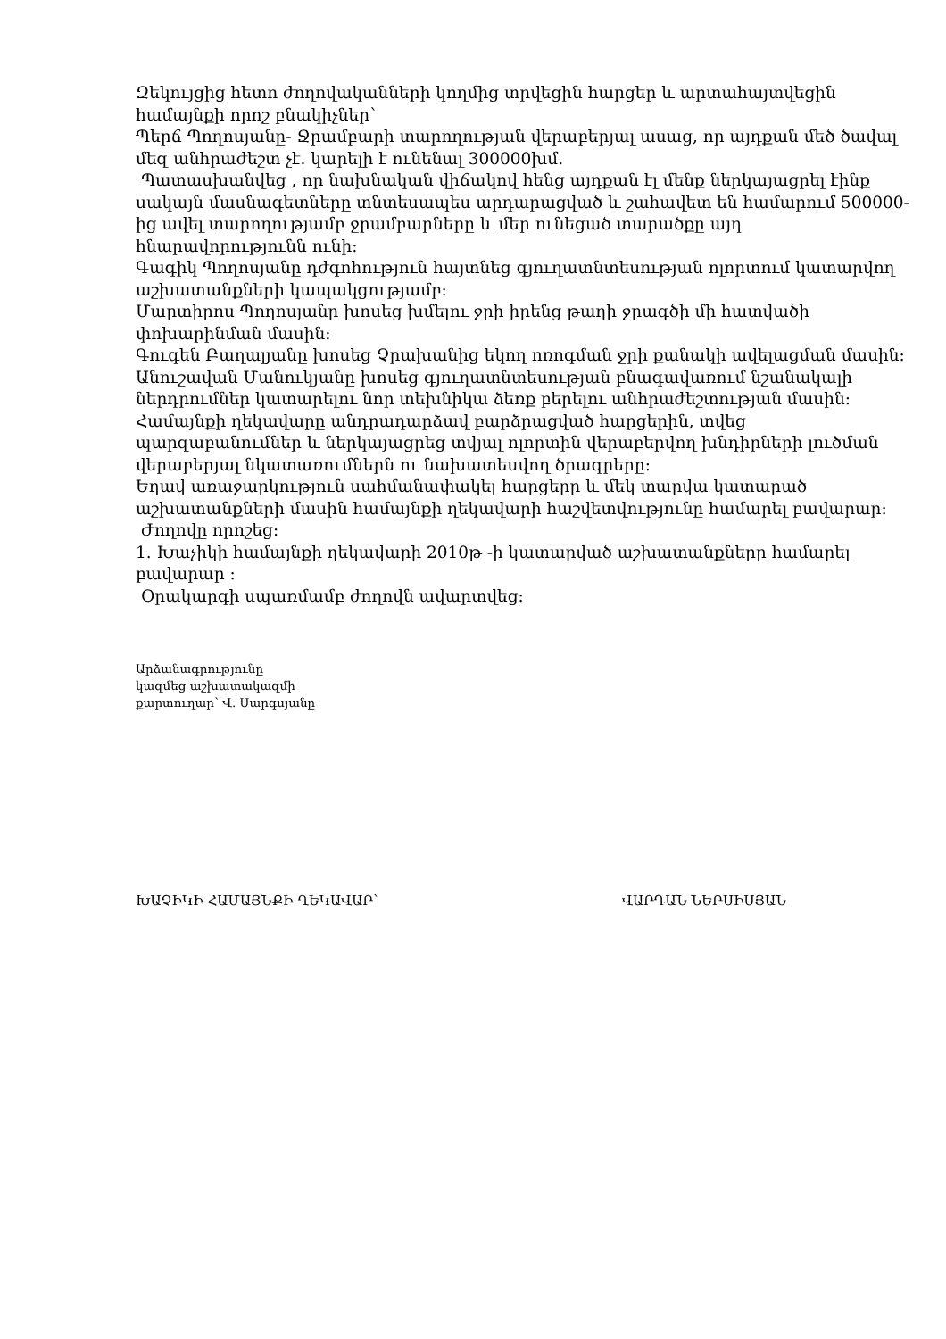Զեկույցից հետո ժողովականների կողմից տրվեցին հարցեր և արտահայտվեցին համայնքի որոշ բնակիչներ՝
Պերճ Պողոսյանը- Ջրամբարի տարողության վերաբերյալ ասաց, որ այդքան մեծ ծավալ մեզ անհրաժեշտ չէ. կարելի է ունենալ 300000խմ.
Պատասխանվեց , որ նախնական վիճակով հենց այդքան էլ մենք ներկայացրել էինք սակայն մասնագետները տնտեսապես արդարացված և շահավետ են համարում 500000-ից ավել տարողությամբ ջրամբարները և մեր ունեցած տարածքը այդ հնարավորությունն ունի:
Գագիկ Պողոսյանը դժգոհություն հայտնեց գյուղատնտեսության ոլորտում կատարվող աշխատանքների կապակցությամբ:
Մարտիրոս Պողոսյանը խոսեց խմելու ջրի իրենց թաղի ջրագծի մի հատվածի փոխարինման մասին:
Գուգեն Բաղալյանը խոսեց Չրախանից եկող ոռոգման ջրի քանակի ավելացման մասին:
Անուշավան Մանուկյանը խոսեց գյուղատնտեսության բնագավառում նշանակալի ներդրումներ կատարելու նոր տեխնիկա ձեռք բերելու անհրաժեշտության մասին:
Համայնքի ղեկավարը անդրադարձավ բարձրացված հարցերին, տվեց պարզաբանումներ և ներկայացրեց տվյալ ոլորտին վերաբերվող խնդիրների լուծման վերաբերյալ նկատառումներն ու նախատեսվող ծրագրերը:
Եղավ առաջարկություն սահմանափակել հարցերը և մեկ տարվա կատարած աշխատանքների մասին համայնքի ղեկավարի հաշվետվությունը համարել բավարար:
Ժողովը որոշեց:
1. Խաչիկի համայնքի ղեկավարի 2010թ -ի կատարված աշխատանքները համարել բավարար :
Օրակարգի սպառմամբ ժողովն ավարտվեց:
Արձանագրությունը
կազմեց աշխատակազմի
քարտուղար՝ Վ. Սարգսյանը
ԽԱՉԻԿԻ ՀԱՄԱՅՆՔԻ ՂԵԿԱՎԱՐ՝ ՎԱՐԴԱՆ ՆԵՐՍԻՍՅԱՆ